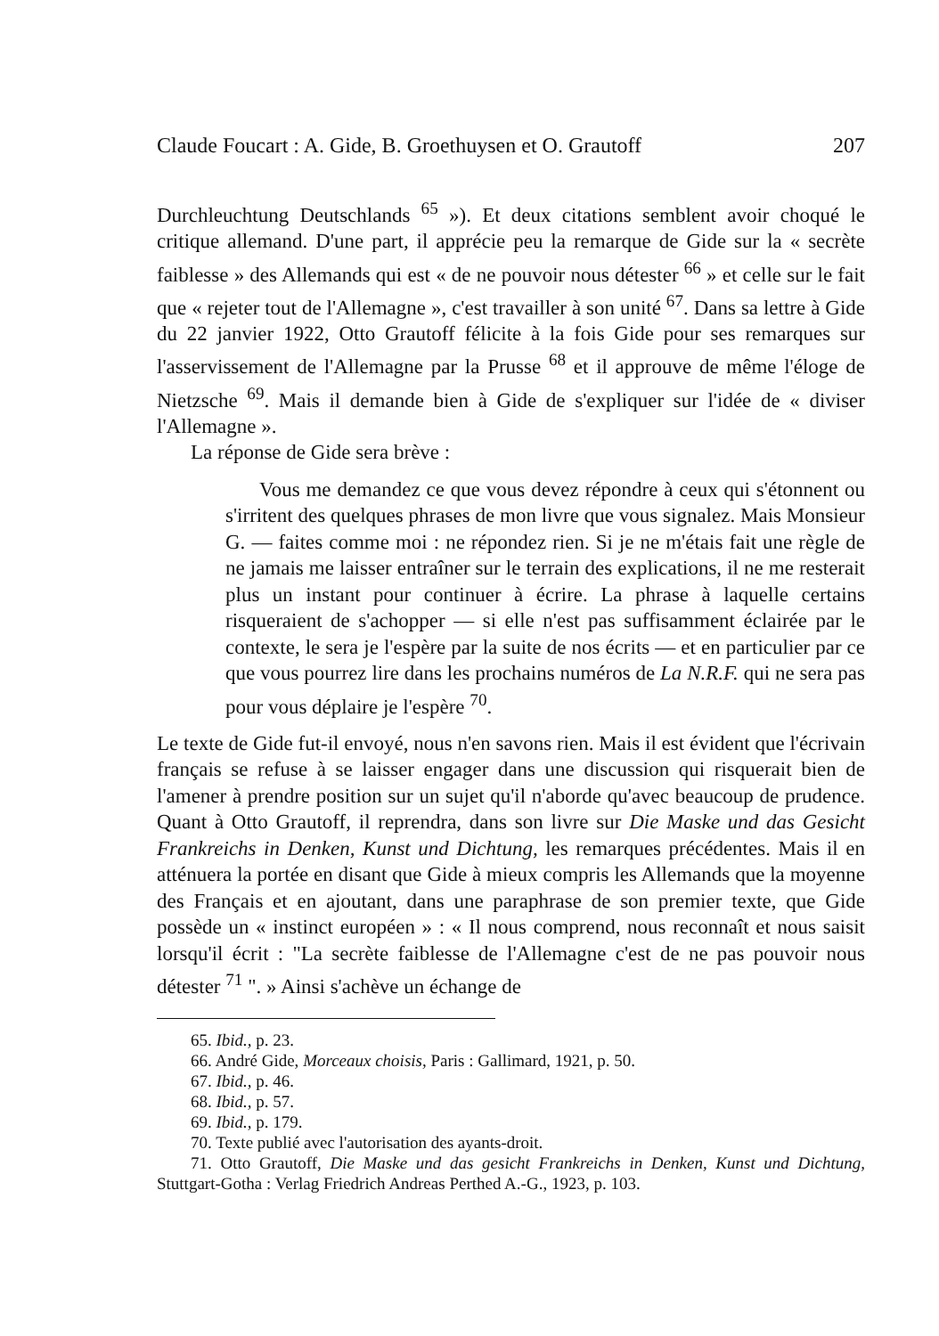Claude Foucart : A. Gide, B. Groethuysen et O. Grautoff 207
Durchleuchtung Deutschlands <sup>65</sup> »). Et deux citations semblent avoir choqué le critique allemand. D'une part, il apprécie peu la remarque de Gide sur la « secrète faiblesse » des Allemands qui est « de ne pouvoir nous détester <sup>66</sup> » et celle sur le fait que « rejeter tout de l'Allemagne », c'est travailler à son unité <sup>67</sup>. Dans sa lettre à Gide du 22 janvier 1922, Otto Grautoff félicite à la fois Gide pour ses remarques sur l'asservissement de l'Allemagne par la Prusse <sup>68</sup> et il approuve de même l'éloge de Nietzsche <sup>69</sup>. Mais il demande bien à Gide de s'expliquer sur l'idée de « diviser l'Allemagne ».
La réponse de Gide sera brève :
Vous me demandez ce que vous devez répondre à ceux qui s'étonnent ou s'irritent des quelques phrases de mon livre que vous signalez. Mais Monsieur G. — faites comme moi : ne répondez rien. Si je ne m'étais fait une règle de ne jamais me laisser entraîner sur le terrain des explications, il ne me resterait plus un instant pour continuer à écrire. La phrase à laquelle certains risqueraient de s'achopper — si elle n'est pas suffisamment éclairée par le contexte, le sera je l'espère par la suite de nos écrits — et en particulier par ce que vous pourrez lire dans les prochains numéros de La N.R.F. qui ne sera pas pour vous déplaire je l'espère <sup>70</sup>.
Le texte de Gide fut-il envoyé, nous n'en savons rien. Mais il est évident que l'écrivain français se refuse à se laisser engager dans une discussion qui risquerait bien de l'amener à prendre position sur un sujet qu'il n'aborde qu'avec beaucoup de prudence. Quant à Otto Grautoff, il reprendra, dans son livre sur Die Maske und das Gesicht Frankreichs in Denken, Kunst und Dichtung, les remarques précédentes. Mais il en atténuera la portée en disant que Gide à mieux compris les Allemands que la moyenne des Français et en ajoutant, dans une paraphrase de son premier texte, que Gide possède un « instinct européen » : « Il nous comprend, nous reconnaît et nous saisit lorsqu'il écrit : "La secrète faiblesse de l'Allemagne c'est de ne pas pouvoir nous détester <sup>71</sup> ". » Ainsi s'achève un échange de
65. Ibid., p. 23.
66. André Gide, Morceaux choisis, Paris : Gallimard, 1921, p. 50.
67. Ibid., p. 46.
68. Ibid., p. 57.
69. Ibid., p. 179.
70. Texte publié avec l'autorisation des ayants-droit.
71. Otto Grautoff, Die Maske und das gesicht Frankreichs in Denken, Kunst und Dichtung, Stuttgart-Gotha : Verlag Friedrich Andreas Perthed A.-G., 1923, p. 103.